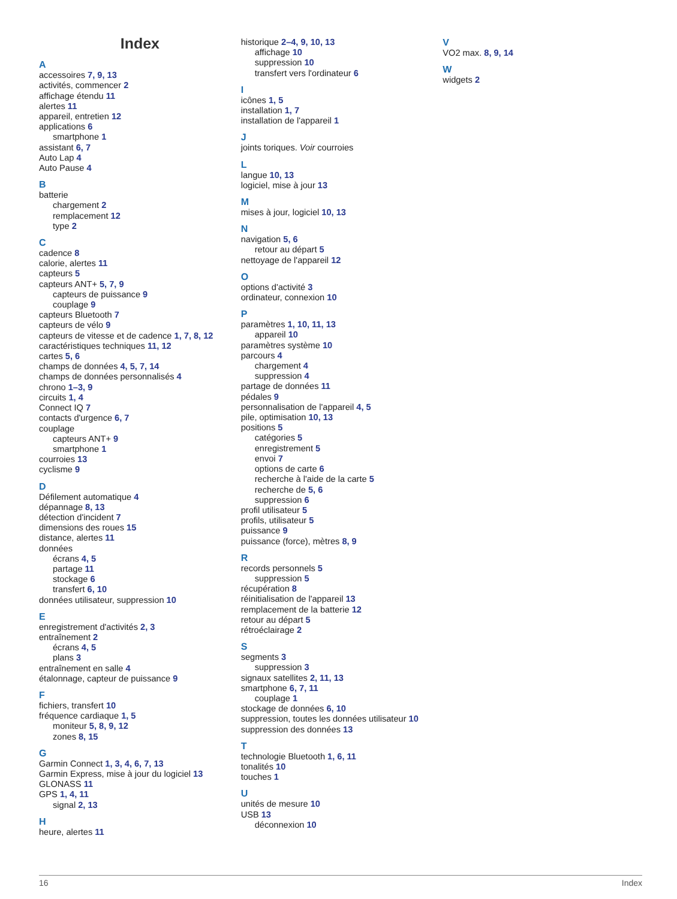Index
A
accessoires 7, 9, 13
activités, commencer 2
affichage étendu 11
alertes 11
appareil, entretien 12
applications 6
smartphone 1
assistant 6, 7
Auto Lap 4
Auto Pause 4
B
batterie
chargement 2
remplacement 12
type 2
C
cadence 8
calorie, alertes 11
capteurs 5
capteurs ANT+ 5, 7, 9
capteurs de puissance 9
couplage 9
capteurs Bluetooth 7
capteurs de vélo 9
capteurs de vitesse et de cadence 1, 7, 8, 12
caractéristiques techniques 11, 12
cartes 5, 6
champs de données 4, 5, 7, 14
champs de données personnalisés 4
chrono 1–3, 9
circuits 1, 4
Connect IQ 7
contacts d'urgence 6, 7
couplage
capteurs ANT+ 9
smartphone 1
courroies 13
cyclisme 9
D
Défilement automatique 4
dépannage 8, 13
détection d'incident 7
dimensions des roues 15
distance, alertes 11
données
écrans 4, 5
partage 11
stockage 6
transfert 6, 10
données utilisateur, suppression 10
E
enregistrement d'activités 2, 3
entraînement 2
écrans 4, 5
plans 3
entraînement en salle 4
étalonnage, capteur de puissance 9
F
fichiers, transfert 10
fréquence cardiaque 1, 5
moniteur 5, 8, 9, 12
zones 8, 15
G
Garmin Connect 1, 3, 4, 6, 7, 13
Garmin Express, mise à jour du logiciel 13
GLONASS 11
GPS 1, 4, 11
signal 2, 13
H
heure, alertes 11
historique 2–4, 9, 10, 13
affichage 10
suppression 10
transfert vers l'ordinateur 6
I
icônes 1, 5
installation 1, 7
installation de l'appareil 1
J
joints toriques. Voir courroies
L
langue 10, 13
logiciel, mise à jour 13
M
mises à jour, logiciel 10, 13
N
navigation 5, 6
retour au départ 5
nettoyage de l'appareil 12
O
options d'activité 3
ordinateur, connexion 10
P
paramètres 1, 10, 11, 13
appareil 10
paramètres système 10
parcours 4
chargement 4
suppression 4
partage de données 11
pédales 9
personnalisation de l'appareil 4, 5
pile, optimisation 10, 13
positions 5
catégories 5
enregistrement 5
envoi 7
options de carte 6
recherche à l'aide de la carte 5
recherche de 5, 6
suppression 6
profil utilisateur 5
profils, utilisateur 5
puissance 9
puissance (force), mètres 8, 9
R
records personnels 5
suppression 5
récupération 8
réinitialisation de l'appareil 13
remplacement de la batterie 12
retour au départ 5
rétroéclairage 2
S
segments 3
suppression 3
signaux satellites 2, 11, 13
smartphone 6, 7, 11
couplage 1
stockage de données 6, 10
suppression, toutes les données utilisateur 10
suppression des données 13
T
technologie Bluetooth 1, 6, 11
tonalités 10
touches 1
U
unités de mesure 10
USB 13
déconnexion 10
V
VO2 max. 8, 9, 14
W
widgets 2
16 Index